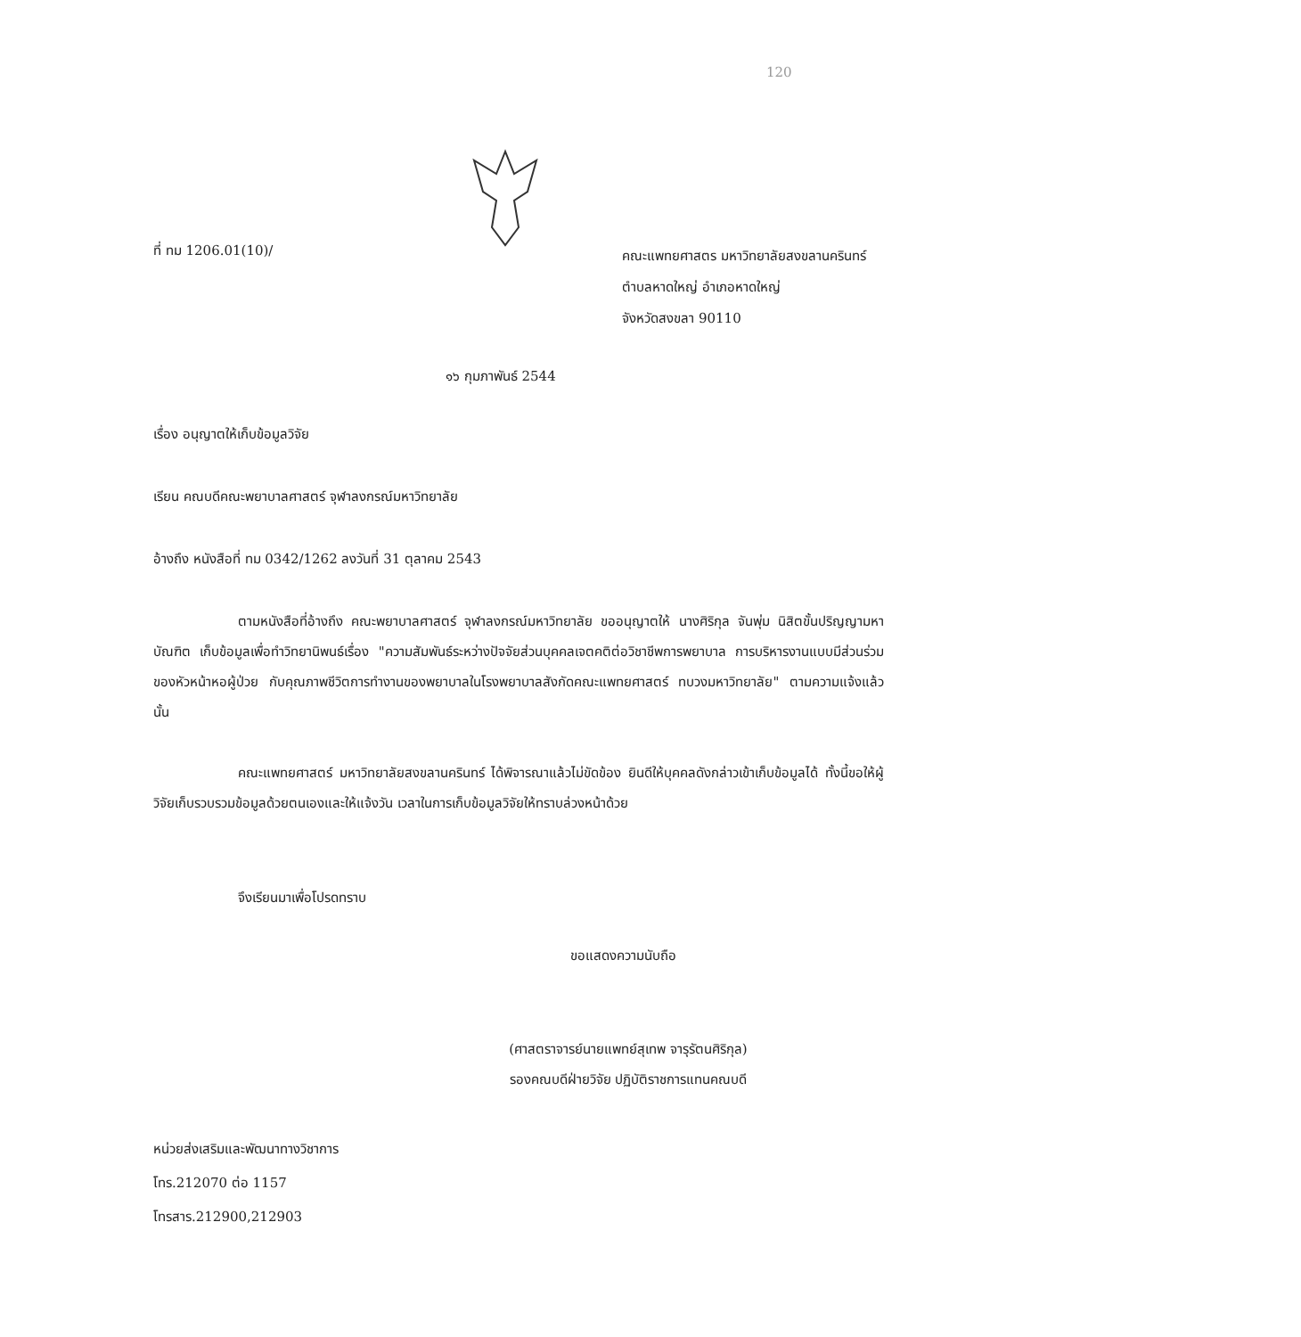120
ที่ ทม 1206.01(10)/
คณะแพทยศาสตร มหาวิทยาลัยสงขลานครินทร์
ตำบลหาดใหญ่ อำเภอหาดใหญ่
จังหวัดสงขลา 90110
๑๖ กุมภาพันธ์ 2544
เรื่อง อนุญาตให้เก็บข้อมูลวิจัย
เรียน คณบดีคณะพยาบาลศาสตร์ จุฬาลงกรณ์มหาวิทยาลัย
อ้างถึง หนังสือที่ ทม 0342/1262 ลงวันที่ 31 ตุลาคม 2543
ตามหนังสือที่อ้างถึง คณะพยาบาลศาสตร์ จุฬาลงกรณ์มหาวิทยาลัย ขออนุญาตให้ นางศิริกุล จันพุ่ม นิสิตขั้นปริญญามหาบัณฑิต เก็บข้อมูลเพื่อทำวิทยานิพนธ์เรื่อง "ความสัมพันธ์ระหว่างปัจจัยส่วนบุคคลเจตคติต่อวิชาชีพการพยาบาล การบริหารงานแบบมีส่วนร่วมของหัวหน้าหอผู้ป่วย กับคุณภาพชีวิตการทำงานของพยาบาลในโรงพยาบาลสังกัดคณะแพทยศาสตร์ ทบวงมหาวิทยาลัย" ตามความแจ้งแล้ว นั้น
คณะแพทยศาสตร์ มหาวิทยาลัยสงขลานครินทร์ ได้พิจารณาแล้วไม่ขัดข้อง ยินดีให้บุคคลดังกล่าวเข้าเก็บข้อมูลได้ ทั้งนี้ขอให้ผู้วิจัยเก็บรวบรวมข้อมูลด้วยตนเองและให้แจ้งวัน เวลาในการเก็บข้อมูลวิจัยให้ทราบล่วงหน้าด้วย
จึงเรียนมาเพื่อโปรดทราบ
ขอแสดงความนับถือ
(ศาสตราจารย์นายแพทย์สุเทพ จารุรัตนศิริกุล)
รองคณบดีฝ่ายวิจัย ปฏิบัติราชการแทนคณบดี
หน่วยส่งเสริมและพัฒนาทางวิชาการ
โทร.212070 ต่อ 1157
โทรสาร.212900,212903